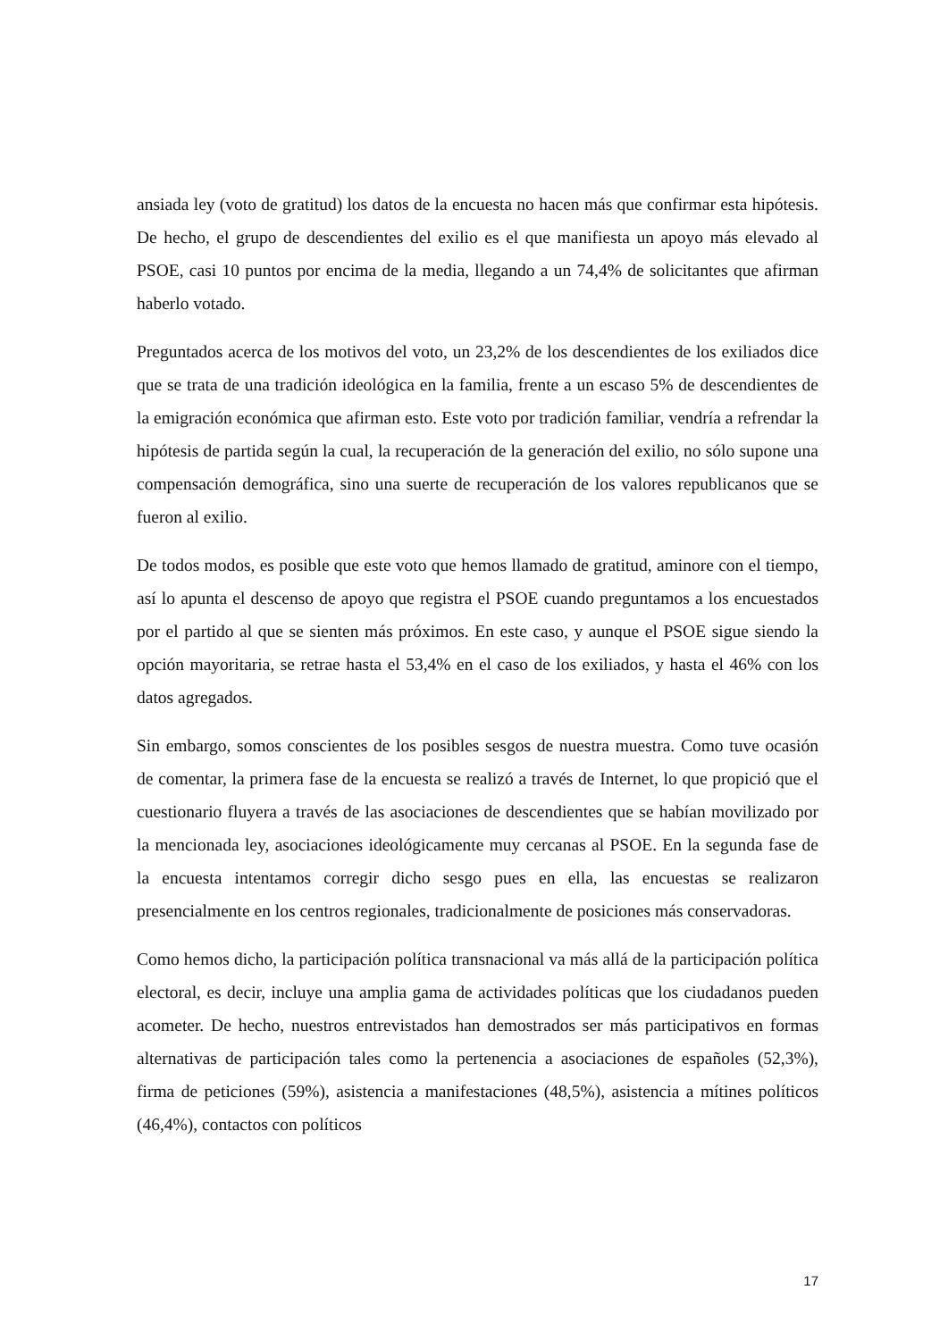ansiada ley (voto de gratitud) los datos de la encuesta no hacen más que confirmar esta hipótesis. De hecho, el grupo de descendientes del exilio es el que manifiesta un apoyo más elevado al PSOE, casi 10 puntos por encima de la media, llegando a un 74,4% de solicitantes que afirman haberlo votado.
Preguntados acerca de los motivos del voto, un 23,2% de los descendientes de los exiliados dice que se trata de una tradición ideológica en la familia, frente a un escaso 5% de descendientes de la emigración económica que afirman esto. Este voto por tradición familiar, vendría a refrendar la hipótesis de partida según la cual, la recuperación de la generación del exilio, no sólo supone una compensación demográfica, sino una suerte de recuperación de los valores republicanos que se fueron al exilio.
De todos modos, es posible que este voto que hemos llamado de gratitud, aminore con el tiempo, así lo apunta el descenso de apoyo que registra el PSOE cuando preguntamos a los encuestados por el partido al que se sienten más próximos. En este caso, y aunque el PSOE sigue siendo la opción mayoritaria, se retrae hasta el 53,4% en el caso de los exiliados, y hasta el 46% con los datos agregados.
Sin embargo, somos conscientes de los posibles sesgos de nuestra muestra. Como tuve ocasión de comentar, la primera fase de la encuesta se realizó a través de Internet, lo que propició que el cuestionario fluyera a través de las asociaciones de descendientes que se habían movilizado por la mencionada ley, asociaciones ideológicamente muy cercanas al PSOE. En la segunda fase de la encuesta intentamos corregir dicho sesgo pues en ella, las encuestas se realizaron presencialmente en los centros regionales, tradicionalmente de posiciones más conservadoras.
Como hemos dicho, la participación política transnacional va más allá de la participación política electoral, es decir, incluye una amplia gama de actividades políticas que los ciudadanos pueden acometer. De hecho, nuestros entrevistados han demostrados ser más participativos en formas alternativas de participación tales como la pertenencia a asociaciones de españoles (52,3%), firma de peticiones (59%), asistencia a manifestaciones (48,5%), asistencia a mítines políticos (46,4%), contactos con políticos
17